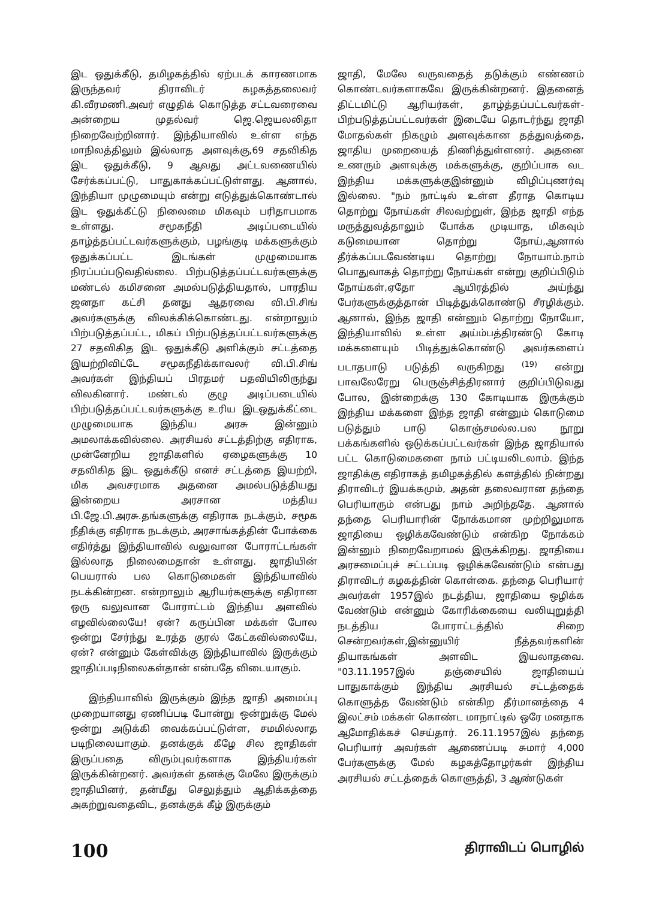இட ஒதுக்கீடு, தமிழகத்தில் ஏற்படக் காரணமாக இருந்தவர் திராவிடர் கழகத்தலைவர் கி.வீரமணி.அவர் எழுதிக் கொடுத்த சட்டவரைவை அன்றைய முதல்வர் ஜெ.ஜெயலலிதா நிறைவேற்றினார். இந்தியாவில் உள்ள எந்த மாநிலத்திலும் இல்லாத அளவுக்கு,69 சதவிகித இட ஒதுக்கீடு, 9 ஆவது அட்டவணையில் சேர்க்கப்பட்டு, பாதுகாக்கப்பட்டுள்ளது. ஆனால், இந்தியா முழுமையும் என்று எடுத்துக்கொண்டால் இட ஒதுக்கீட்டு நிலைமை மிகவும் பரிதாபமாக உள்ளது. சமூகநீதி அடிப்படையில் தாழ்த்தப்பட்டவர்களுக்கும், பழங்குடி மக்களுக்கும் ஒதுக்கப்பட்ட இடங்கள் முழுமையாக நிரப்பப்படுவதில்லை. பிற்படுத்தப்பட்டவர்களுக்கு மண்டல் கமிசனை அமல்படுத்தியதால், பாரதிய ஜனதா கட்சி தனது ஆதரவை வி.பி.சிங் அவர்களுக்கு விலக்கிக்கொண்டது. என்றாலும் பிற்படுத்தப்பட்ட, மிகப் பிற்படுத்தப்பட்டவர்களுக்கு 27 சதவிகித இட ஒதுக்கீடு அளிக்கும் சட்டத்தை இயற்றிவிட்டே சமூகநீதிக்காவலர் வி.பி.சிங் அவர்கள் இந்தியப் பிரதமர் பதவியிலிருந்து விலகினார். மண்டல் குழு அடிப்படையில் பிற்படுத்தப்பட்டவர்களுக்கு உரிய இடஒதுக்கீட்டை முழுமையாக இந்திய அரசு இன்னும் அமலாக்கவில்லை. அரசியல் சட்டத்திற்கு எதிராக, முன்னேறிய ஜாதிகளில் ஏழைகளுக்கு 10 சதவிகித இட ஒதுக்கீடு எனச் சட்டத்தை இயற்றி, மிக அவசரமாக அதனை அமல்படுத்தியது இன்றைய அரசான மத்திய பி.ஜே.பி.அரசு.தங்களுக்கு எதிராக நடக்கும், சமூக நீதிக்கு எதிராக நடக்கும், அரசாங்கத்தின் போக்கை எதிர்த்து இந்தியாவில் வலுவான போராட்டங்கள் இல்லாத நிலைமைதான் உள்ளது. ஜாதியின் பெயரால் பல கொடுமைகள் இந்தியாவில் நடக்கின்றன. என்றாலும் ஆரியர்களுக்கு எதிரான ஒரு வலுவான போராட்டம் இந்திய அளவில் எழவில்லையே! ஏன்? கருப்பின மக்கள் போல ஒன்று சேர்ந்து உரத்த குரல் கேட்கவில்லையே, ஏன்? என்னும் கேள்விக்கு இந்தியாவில் இருக்கும் ஜாதிப்படிநிலைகள்தான் என்பதே விடையாகும்.
இந்தியாவில் இருக்கும் இந்த ஜாதி அமைப்பு முறையானது ஏணிப்படி போன்று ஒன்றுக்கு மேல் ஒன்று அடுக்கி வைக்கப்பட்டுள்ள, சமமில்லாத படிநிலையாகும். தனக்குக் கீழே சில ஜாதிகள் இருப்பதை விரும்புவர்களாக இந்தியர்கள் இருக்கின்றனர். அவர்கள் தனக்கு மேலே இருக்கும் ஜாதியினர், தன்மீது செலுத்தும் ஆதிக்கத்தை அகற்றுவதைவிட, தனக்குக் கீழ் இருக்கும்
ஜாதி, மேலே வருவதைத் தடுக்கும் எண்ணம் கொண்டவர்களாகவே இருக்கின்றனர். இதனைத் திட்டமிட்டு ஆரியர்கள், தாழ்த்தப்பட்டவர்கள்-பிற்படுத்தப்பட்டவர்கள் இடையே தொடர்ந்து ஜாதி மோதல்கள் நிகழும் அளவுக்கான தத்துவத்தை, ஜாதிய முறையைத் திணித்துள்ளனர். அதனை உணரும் அளவுக்கு மக்களுக்கு, குறிப்பாக வட இந்திய மக்களுக்குஇன்னும் விழிப்புணர்வு இல்லை. "நம் நாட்டில் உள்ள தீராத கொடிய தொற்று நோய்கள் சிலவற்றுள், இந்த ஜாதி எந்த மருத்துவத்தாலும் போக்க முடியாத, மிகவும் கடுமையான தொற்று நோய்,ஆனால் தீர்க்கப்படவேண்டிய தொற்று நோயாம்.நாம் பொதுவாகத் தொற்று நோய்கள் என்று குறிப்பிடும் நோய்கள்,ஏதோ ஆயிரத்தில் அய்ந்து பேர்களுக்குத்தான் பிடித்துக்கொண்டு சீரழிக்கும். ஆனால், இந்த ஜாதி என்னும் தொற்று நோயோ, இந்தியாவில் உள்ள அய்ம்பத்திரண்டு கோடி மக்களையும் பிடித்துக்கொண்டு அவர்களைப் படாதபாடு படுத்தி வருகிறது <sup>(19)</sup> என்று பாவலேரேறு பெருஞ்சித்திரனார் குறிப்பிடுவது போல, இன்றைக்கு 130 கோடியாக இருக்கும் இந்திய மக்களை இந்த ஜாதி என்னும் கொடுமை படுத்தும் பாடு கொஞ்சமல்ல.பல நூறு பக்கங்களில் ஒடுக்கப்பட்டவர்கள் இந்த ஜாதியால் பட்ட கொடுமைகளை நாம் பட்டியலிடலாம். இந்த ஜாதிக்கு எதிராகத் தமிழகத்தில் களத்தில் நின்றது திராவிடர் இயக்கமும், அதன் தலைவரான தந்தை பெரியாரும் என்பது நாம் அறிந்ததே. ஆனால் தந்தை பெரியாரின் நோக்கமான முற்றிலுமாக ஜாதியை ஒழிக்கவேண்டும் என்கிற நோக்கம் இன்னும் நிறைவேறாமல் இருக்கிறது. ஜாதியை அரசமைப்புச் சட்டப்படி ஒழிக்கவேண்டும் என்பது திராவிடர் கழகத்தின் கொள்கை. தந்தை பெரியார் அவர்கள் 1957இல் நடத்திய, ஜாதியை ஒழிக்க வேண்டும் என்னும் கோரிக்கையை வலியுறுத்தி நடத்திய போராட்டத்தில் சிறை சென்றவர்கள்,இன்னுயிர் நீத்தவர்களின் தியாகங்கள் அளவிட இயலாதவை. "03.11.1957இல் தஞ்சையில் ஜாதியைப் பாதுகாக்கும் இந்திய அரசியல் சட்டத்தைக் கொளுத்த வேண்டும் என்கிற தீர்மானத்தை 4 இலட்சம் மக்கள் கொண்ட மாநாட்டில் ஒரே மனதாக ஆமோதிக்கச் செய்தார். 26.11.1957இல் தந்தை பெரியார் அவர்கள் ஆணைப்படி சுமார் 4,000 பேர்களுக்கு மேல் கழகத்தோழர்கள் இந்திய அரசியல் சட்டத்தைக் கொளுத்தி, 3 ஆண்டுகள்
100 திராவிடப் பொழில்